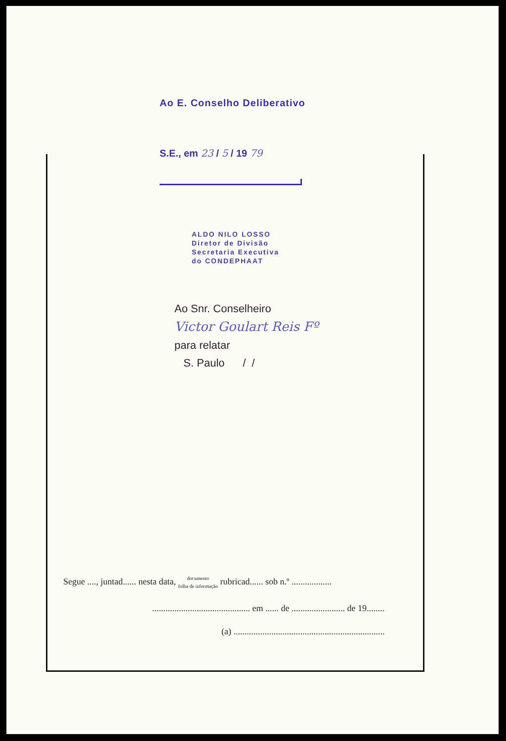Ao E. Conselho Deliberativo
S.E., em 23 / 5 / 19 79
ALDO NILO LOSSO
Diretor de Divisão
Secretaria Executiva
do CONDEPHAAT
Ao Snr. Conselheiro
Victor Goulart Reis Fº
para relatar
S. Paulo / /
Segue ...., juntad...... nesta data, documento
folha de informação rubricad...... sob n.º ..................
............................................ em ...... de ........................ de 19........
(a) ....................................................................